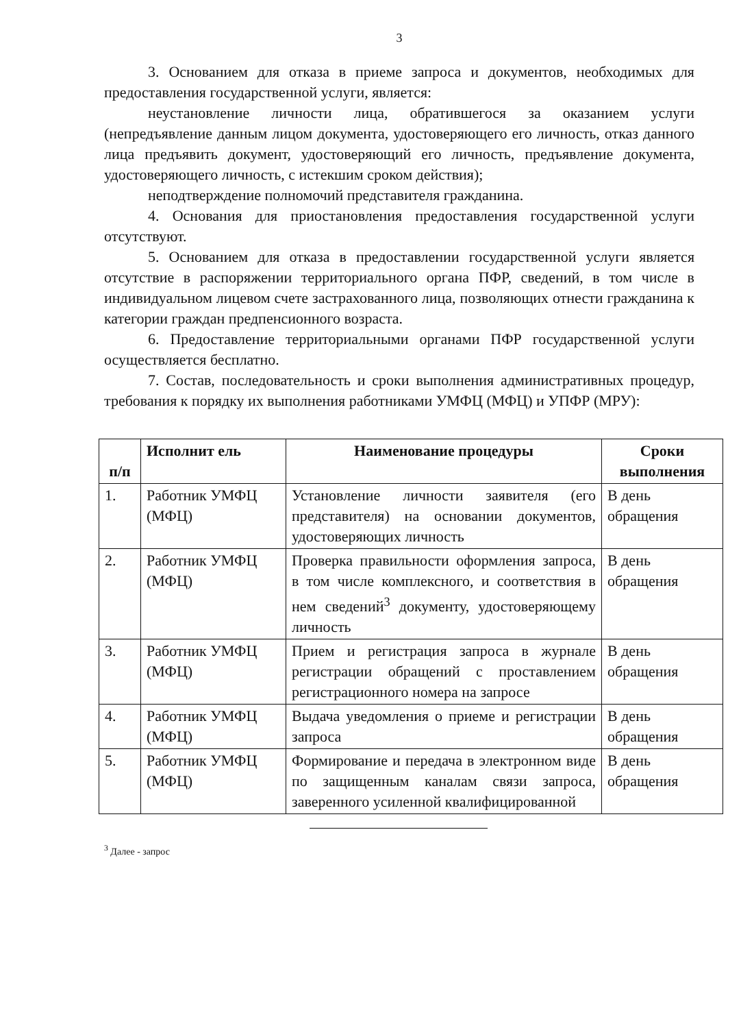3
3. Основанием для отказа в приеме запроса и документов, необходимых для предоставления государственной услуги, является:
неустановление личности лица, обратившегося за оказанием услуги (непредъявление данным лицом документа, удостоверяющего его личность, отказ данного лица предъявить документ, удостоверяющий его личность, предъявление документа, удостоверяющего личность, с истекшим сроком действия);
неподтверждение полномочий представителя гражданина.
4. Основания для приостановления предоставления государственной услуги отсутствуют.
5. Основанием для отказа в предоставлении государственной услуги является отсутствие в распоряжении территориального органа ПФР, сведений, в том числе в индивидуальном лицевом счете застрахованного лица, позволяющих отнести гражданина к категории граждан предпенсионного возраста.
6. Предоставление территориальными органами ПФР государственной услуги осуществляется бесплатно.
7. Состав, последовательность и сроки выполнения административных процедур, требования к порядку их выполнения работниками УМФЦ (МФЦ) и УПФР (МРУ):
| п/п | Исполнит ель | Наименование процедуры | Сроки выполнения |
| --- | --- | --- | --- |
| 1. | Работник УМФЦ (МФЦ) | Установление личности заявителя (его представителя) на основании документов, удостоверяющих личность | В день обращения |
| 2. | Работник УМФЦ (МФЦ) | Проверка правильности оформления запроса, в том числе комплексного, и соответствия в нем сведений<sup>3</sup> документу, удостоверяющему личность | В день обращения |
| 3. | Работник УМФЦ (МФЦ) | Прием и регистрация запроса в журнале регистрации обращений с проставлением регистрационного номера на запросе | В день обращения |
| 4. | Работник УМФЦ (МФЦ) | Выдача уведомления о приеме и регистрации запроса | В день обращения |
| 5. | Работник УМФЦ (МФЦ) | Формирование и передача в электронном виде по защищенным каналам связи запроса, заверенного усиленной квалифицированной | В день обращения |
<sup>3</sup> Далее - запрос